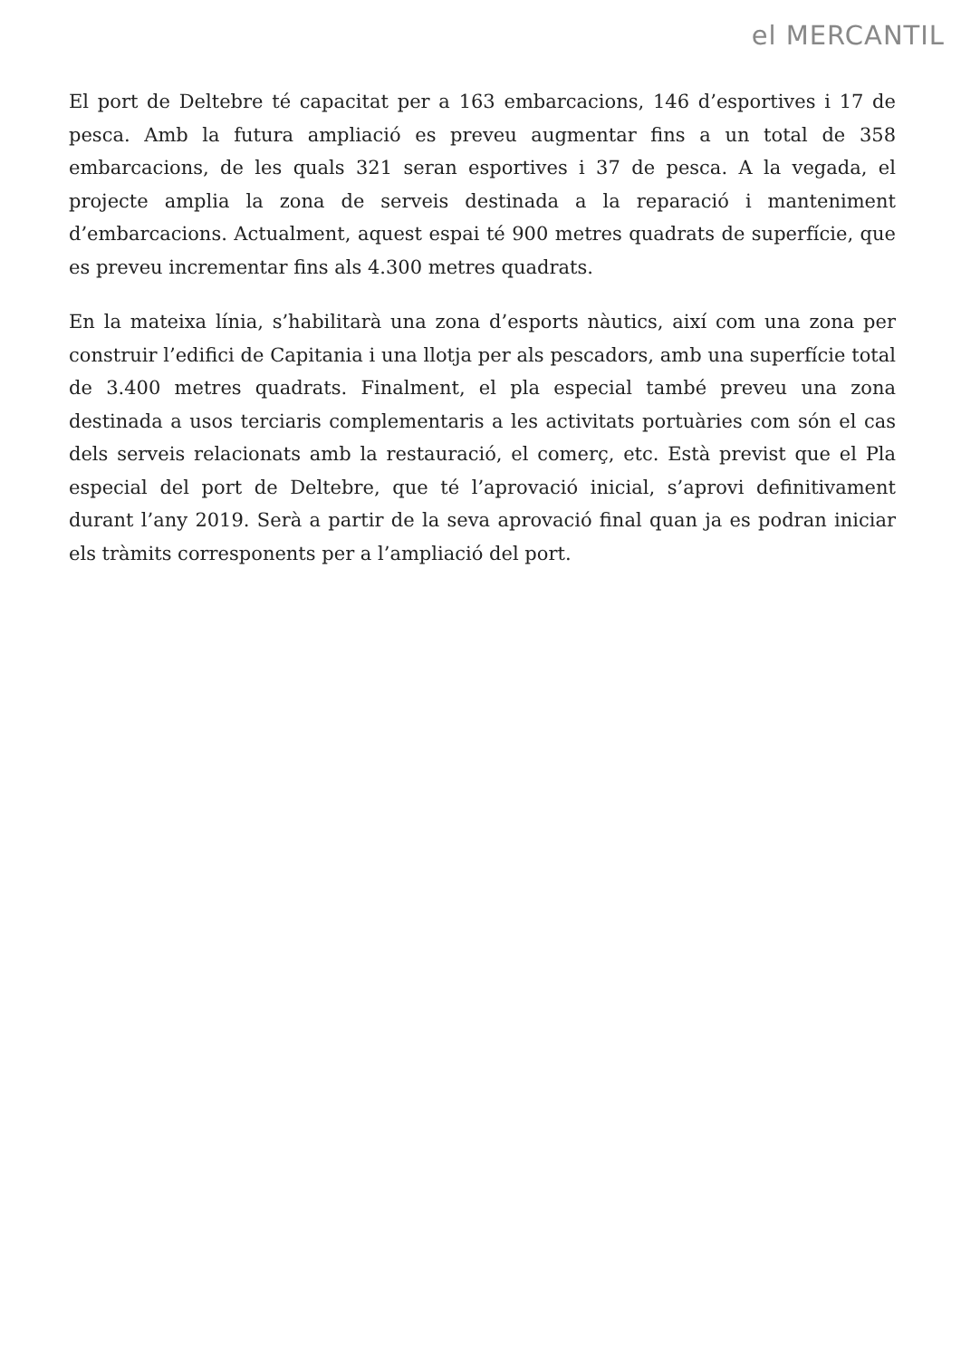el MERCANTIL
El port de Deltebre té capacitat per a 163 embarcacions, 146 d’esportives i 17 de pesca. Amb la futura ampliació es preveu augmentar fins a un total de 358 embarcacions, de les quals 321 seran esportives i 37 de pesca. A la vegada, el projecte amplia la zona de serveis destinada a la reparació i manteniment d’embarcacions. Actualment, aquest espai té 900 metres quadrats de superfície, que es preveu incrementar fins als 4.300 metres quadrats.
En la mateixa línia, s’habilitarà una zona d’esports nàutics, així com una zona per construir l’edifici de Capitania i una llotja per als pescadors, amb una superfície total de 3.400 metres quadrats. Finalment, el pla especial també preveu una zona destinada a usos terciaris complementaris a les activitats portuàries com són el cas dels serveis relacionats amb la restauració, el comerç, etc. Està previst que el Pla especial del port de Deltebre, que té l’aprovació inicial, s’aprovi definitivament durant l’any 2019. Serà a partir de la seva aprovació final quan ja es podran iniciar els tràmits corresponents per a l’ampliació del port.